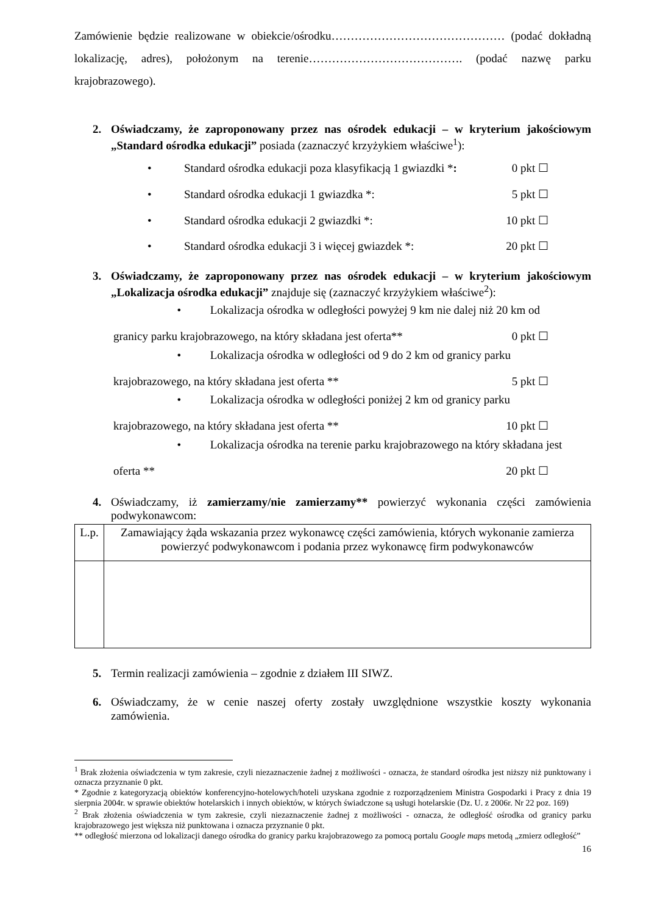Zamówienie będzie realizowane w obiekcie/ośrodku……………………………………… (podać dokładną lokalizację, adres), położonym na terenie…………………………………. (podać nazwę parku krajobrazowego).
2. Oświadczamy, że zaproponowany przez nas ośrodek edukacji – w kryterium jakościowym „Standard ośrodka edukacji” posiada (zaznaczyć krzyżykiem właściwe<sup>1</sup>):
• Standard ośrodka edukacji poza klasyfikacją 1 gwiazdki *: 0 pkt ☐
• Standard ośrodka edukacji 1 gwiazdka *: 5 pkt ☐
• Standard ośrodka edukacji 2 gwiazdki *: 10 pkt ☐
• Standard ośrodka edukacji 3 i więcej gwiazdek *: 20 pkt ☐
3. Oświadczamy, że zaproponowany przez nas ośrodek edukacji – w kryterium jakościowym „Lokalizacja ośrodka edukacji” znajduje się (zaznaczyć krzyżykiem właściwe<sup>2</sup>):
• Lokalizacja ośrodka w odległości powyżej 9 km nie dalej niż 20 km od
granicy parku krajobrazowego, na który składana jest oferta** 0 pkt ☐
• Lokalizacja ośrodka w odległości od 9 do 2 km od granicy parku
krajobrazowego, na który składana jest oferta ** 5 pkt ☐
• Lokalizacja ośrodka w odległości poniżej 2 km od granicy parku
krajobrazowego, na który składana jest oferta ** 10 pkt ☐
• Lokalizacja ośrodka na terenie parku krajobrazowego na który składana jest
oferta ** 20 pkt ☐
4. Oświadczamy, iż zamierzamy/nie zamierzamy** powierzyć wykonania części zamówienia podwykonawcom:
| L.p. | Zamawiający żąda wskazania przez wykonawcę części zamówienia, których wykonanie zamierza powierzyć podwykonawcom i podania przez wykonawcę firm podwykonawców |
| --- | --- |
5. Termin realizacji zamówienia – zgodnie z działem III SIWZ.
6. Oświadczamy, że w cenie naszej oferty zostały uwzględnione wszystkie koszty wykonania zamówienia.
<sup>1</sup> Brak złożenia oświadczenia w tym zakresie, czyli niezaznaczenie żadnej z możliwości - oznacza, że standard ośrodka jest niższy niż punktowany i oznacza przyznanie 0 pkt.
* Zgodnie z kategoryzacją obiektów konferencyjno-hotelowych/hoteli uzyskana zgodnie z rozporządzeniem Ministra Gospodarki i Pracy z dnia 19 sierpnia 2004r. w sprawie obiektów hotelarskich i innych obiektów, w których świadczone są usługi hotelarskie (Dz. U. z 2006r. Nr 22 poz. 169)
<sup>2</sup> Brak złożenia oświadczenia w tym zakresie, czyli niezaznaczenie żadnej z możliwości - oznacza, że odległość ośrodka od granicy parku krajobrazowego jest większa niż punktowana i oznacza przyznanie 0 pkt.
** odległość mierzona od lokalizacji danego ośrodka do granicy parku krajobrazowego za pomocą portalu Google maps metodą „zmierz odległość”
16